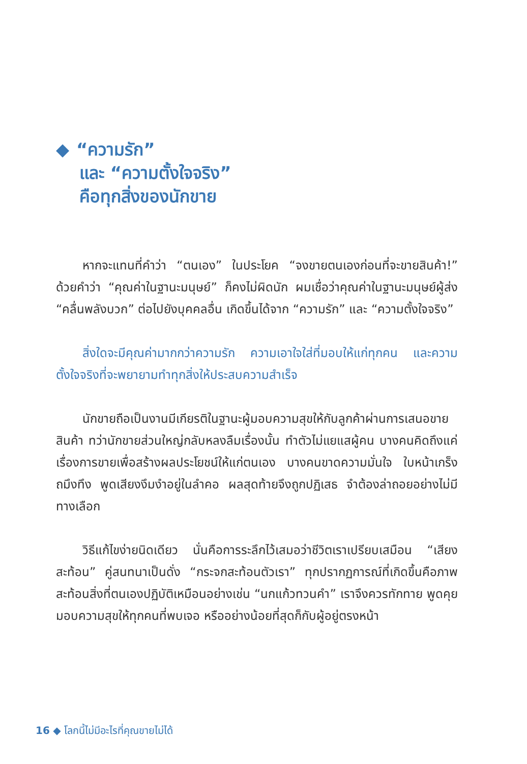◆ “ความรัก”
และ “ความตั้งใจจริง”
คือทุกสิ่งของนักขาย
หากจะแทนที่คำว่า “ตนเอง” ในประโยค “จงขายตนเองก่อนที่จะขายสินค้า!” ด้วยคำว่า “คุณค่าในฐานะมนุษย์” ก็คงไม่ผิดนัก ผมเชื่อว่าคุณค่าในฐานะมนุษย์ผู้ส่ง “คลื่นพลังบวก” ต่อไปยังบุคคลอื่น เกิดขึ้นได้จาก “ความรัก” และ “ความตั้งใจจริง”
สิ่งใดจะมีคุณค่ามากกว่าความรัก ความเอาใจใส่ที่มอบให้แก่ทุกคน และความตั้งใจจริงที่จะพยายามทำทุกสิ่งให้ประสบความสำเร็จ
นักขายถือเป็นงานมีเกียรติในฐานะผู้มอบความสุขให้กับลูกค้าผ่านการเสนอขายสินค้า ทว่านักขายส่วนใหญ่กลับหลงลืมเรื่องนั้น ทำตัวไม่แยแสผู้คน บางคนคิดถึงแค่เรื่องการขายเพื่อสร้างผลประโยชน์ให้แก่ตนเอง บางคนขาดความมั่นใจ ใบหน้าเกร็งถมึงทึง พูดเสียงงึมงำอยู่ในลำคอ ผลสุดท้ายจึงถูกปฏิเสธ จำต้องล่าถอยอย่างไม่มีทางเลือก
วิธีแก้ไขง่ายนิดเดียว นั่นคือการระลึกไว้เสมอว่าชีวิตเราเปรียบเสมือน “เสียงสะท้อน” คู่สนทนาเป็นดั่ง “กระจกสะท้อนตัวเรา” ทุกปรากฏการณ์ที่เกิดขึ้นคือภาพสะท้อนสิ่งที่ตนเองปฏิบัติเหมือนอย่างเช่น “นกแก้วทวนคำ” เราจึงควรทักทาย พูดคุย มอบความสุขให้ทุกคนที่พบเจอ หรืออย่างน้อยที่สุดก็กับผู้อยู่ตรงหน้า
16 ◆ โลกนี้ไม่มีอะไรที่คุณขายไม่ได้